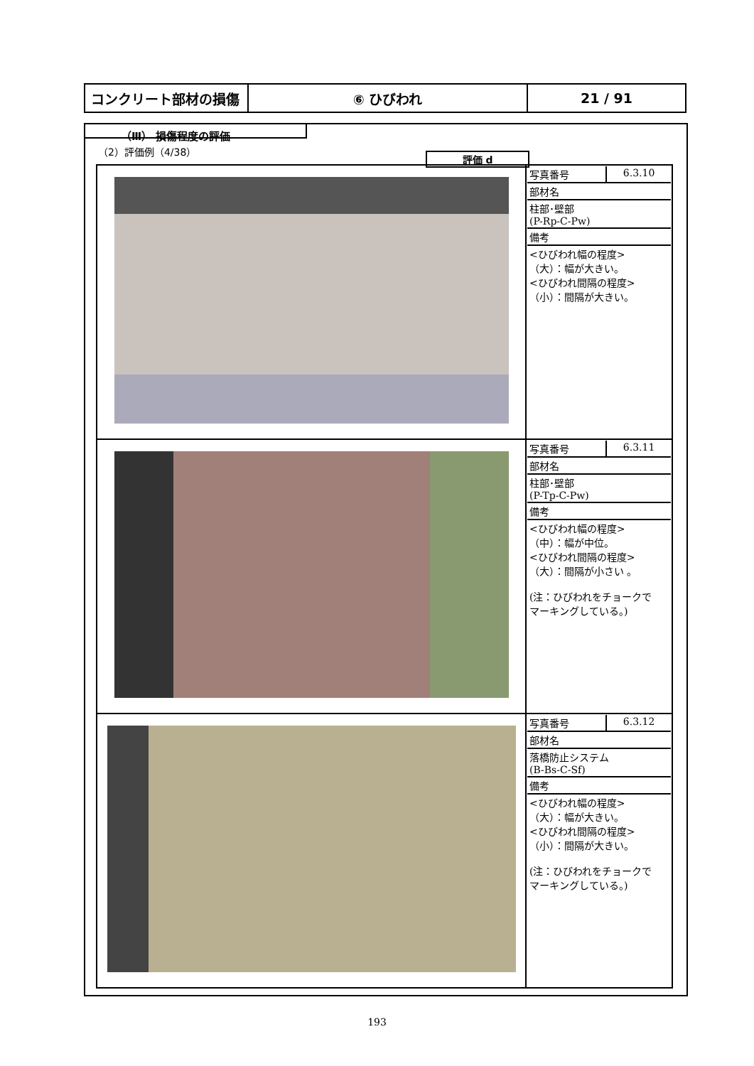| コンクリート部材の損傷 | ⑥ ひびわれ | 21 / 91 |
（Ⅲ） 損傷程度の評価
（2）評価例（4/38）
評価 d
| | / 写真番号 / 6.3.10 / / 部材名 / / / 柱部･壁部 (P-Rp-C-Pw) / / / 備考 / / / <ひびわれ幅の程度> （大）：幅が大きい。 <ひびわれ間隔の程度> （小）：間隔が大きい。 / / |
| | / 写真番号 / 6.3.11 / / 部材名 / / / 柱部･壁部 (P-Tp-C-Pw) / / / 備考 / / / <ひびわれ幅の程度> （中）：幅が中位。 <ひびわれ間隔の程度> （大）：間隔が小さい 。 (注：ひびわれをチョークで マーキングしている。) / / |
| | / 写真番号 / 6.3.12 / / 部材名 / / / 落橋防止システム (B-Bs-C-Sf) / / / 備考 / / / <ひびわれ幅の程度> （大）：幅が大きい。 <ひびわれ間隔の程度> （小）：間隔が大きい。 (注：ひびわれをチョークで マーキングしている。) / / |
193